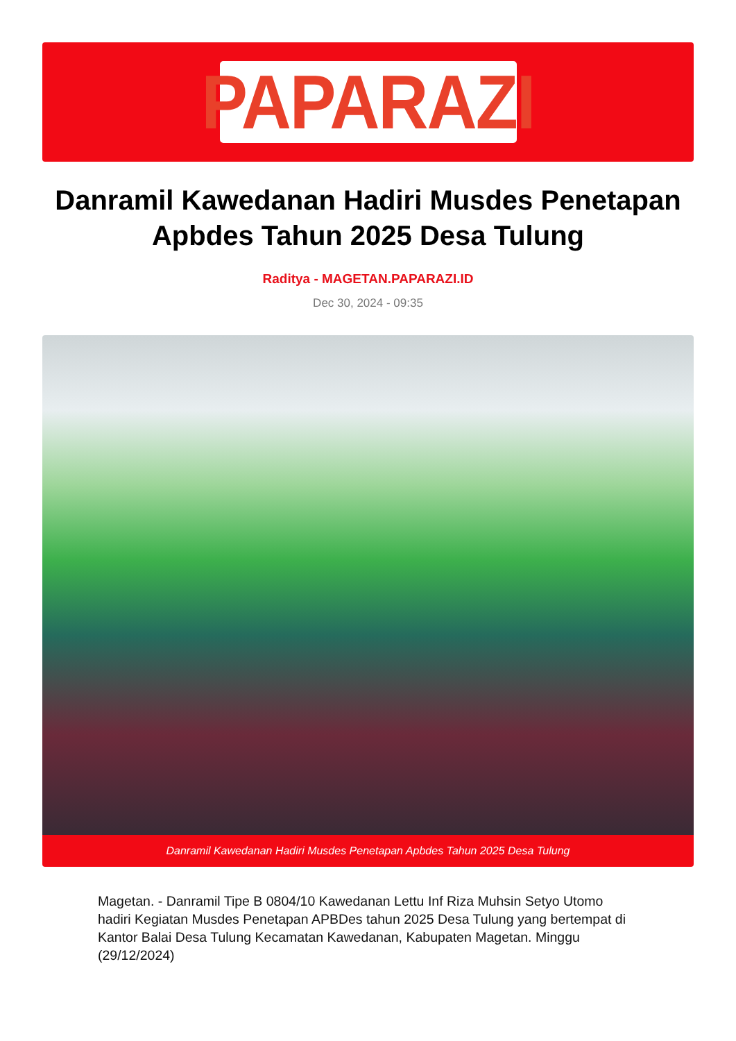PAPARAZI
Danramil Kawedanan Hadiri Musdes Penetapan Apbdes Tahun 2025 Desa Tulung
Raditya - MAGETAN.PAPARAZI.ID
Dec 30, 2024 - 09:35
Danramil Kawedanan Hadiri Musdes Penetapan Apbdes Tahun 2025 Desa Tulung
Magetan. - Danramil Tipe B 0804/10 Kawedanan Lettu Inf Riza Muhsin Setyo Utomo hadiri Kegiatan Musdes Penetapan APBDes tahun 2025 Desa Tulung yang bertempat di Kantor Balai Desa Tulung Kecamatan Kawedanan, Kabupaten Magetan. Minggu (29/12/2024)